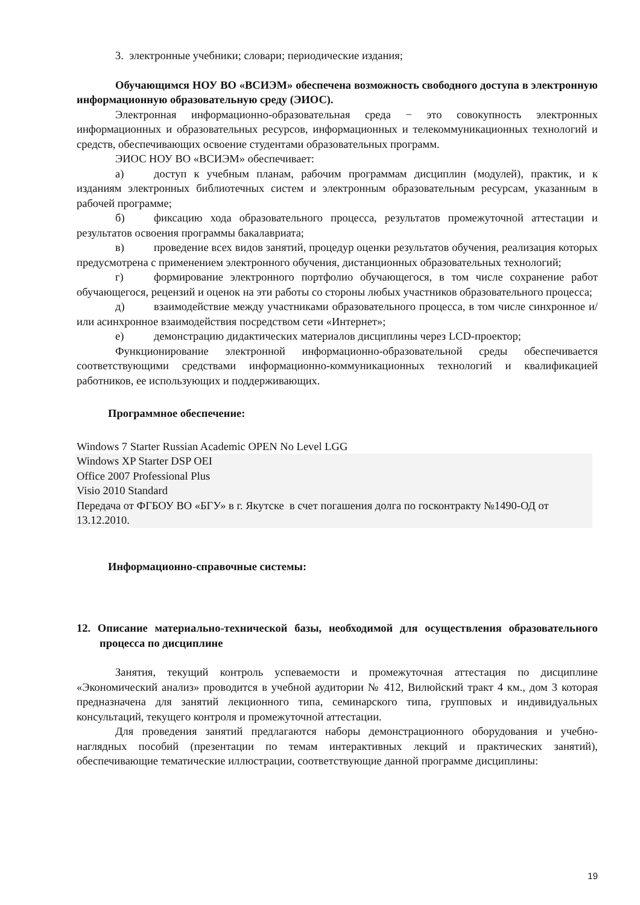3. электронные учебники; словари; периодические издания;
Обучающимся НОУ ВО «ВСИЭМ» обеспечена возможность свободного доступа в электронную информационную образовательную среду (ЭИОС).
Электронная информационно-образовательная среда − это совокупность электронных информационных и образовательных ресурсов, информационных и телекоммуникационных технологий и средств, обеспечивающих освоение студентами образовательных программ.
ЭИОС НОУ ВО «ВСИЭМ» обеспечивает:
а) доступ к учебным планам, рабочим программам дисциплин (модулей), практик, и к изданиям электронных библиотечных систем и электронным образовательным ресурсам, указанным в рабочей программе;
б) фиксацию хода образовательного процесса, результатов промежуточной аттестации и результатов освоения программы бакалавриата;
в) проведение всех видов занятий, процедур оценки результатов обучения, реализация которых предусмотрена с применением электронного обучения, дистанционных образовательных технологий;
г) формирование электронного портфолио обучающегося, в том числе сохранение работ обучающегося, рецензий и оценок на эти работы со стороны любых участников образовательного процесса;
д) взаимодействие между участниками образовательного процесса, в том числе синхронное и/или асинхронное взаимодействия посредством сети «Интернет»;
е) демонстрацию дидактических материалов дисциплины через LCD-проектор;
Функционирование электронной информационно-образовательной среды обеспечивается соответствующими средствами информационно-коммуникационных технологий и квалификацией работников, ее использующих и поддерживающих.
Программное обеспечение:
Windows 7 Starter Russian Academic OPEN No Level LGG
Windows XP Starter DSP OEI
Office 2007 Professional Plus
Visio 2010 Standard
Передача от ФГБОУ ВО «БГУ» в г. Якутске в счет погашения долга по госконтракту №1490-ОД от 13.12.2010.
Информационно-справочные системы:
12. Описание материально-технической базы, необходимой для осуществления образовательного процесса по дисциплине
Занятия, текущий контроль успеваемости и промежуточная аттестация по дисциплине «Экономический анализ» проводится в учебной аудитории № 412, Вилюйский тракт 4 км., дом 3 которая предназначена для занятий лекционного типа, семинарского типа, групповых и индивидуальных консультаций, текущего контроля и промежуточной аттестации.
Для проведения занятий предлагаются наборы демонстрационного оборудования и учебно-наглядных пособий (презентации по темам интерактивных лекций и практических занятий), обеспечивающие тематические иллюстрации, соответствующие данной программе дисциплины:
19